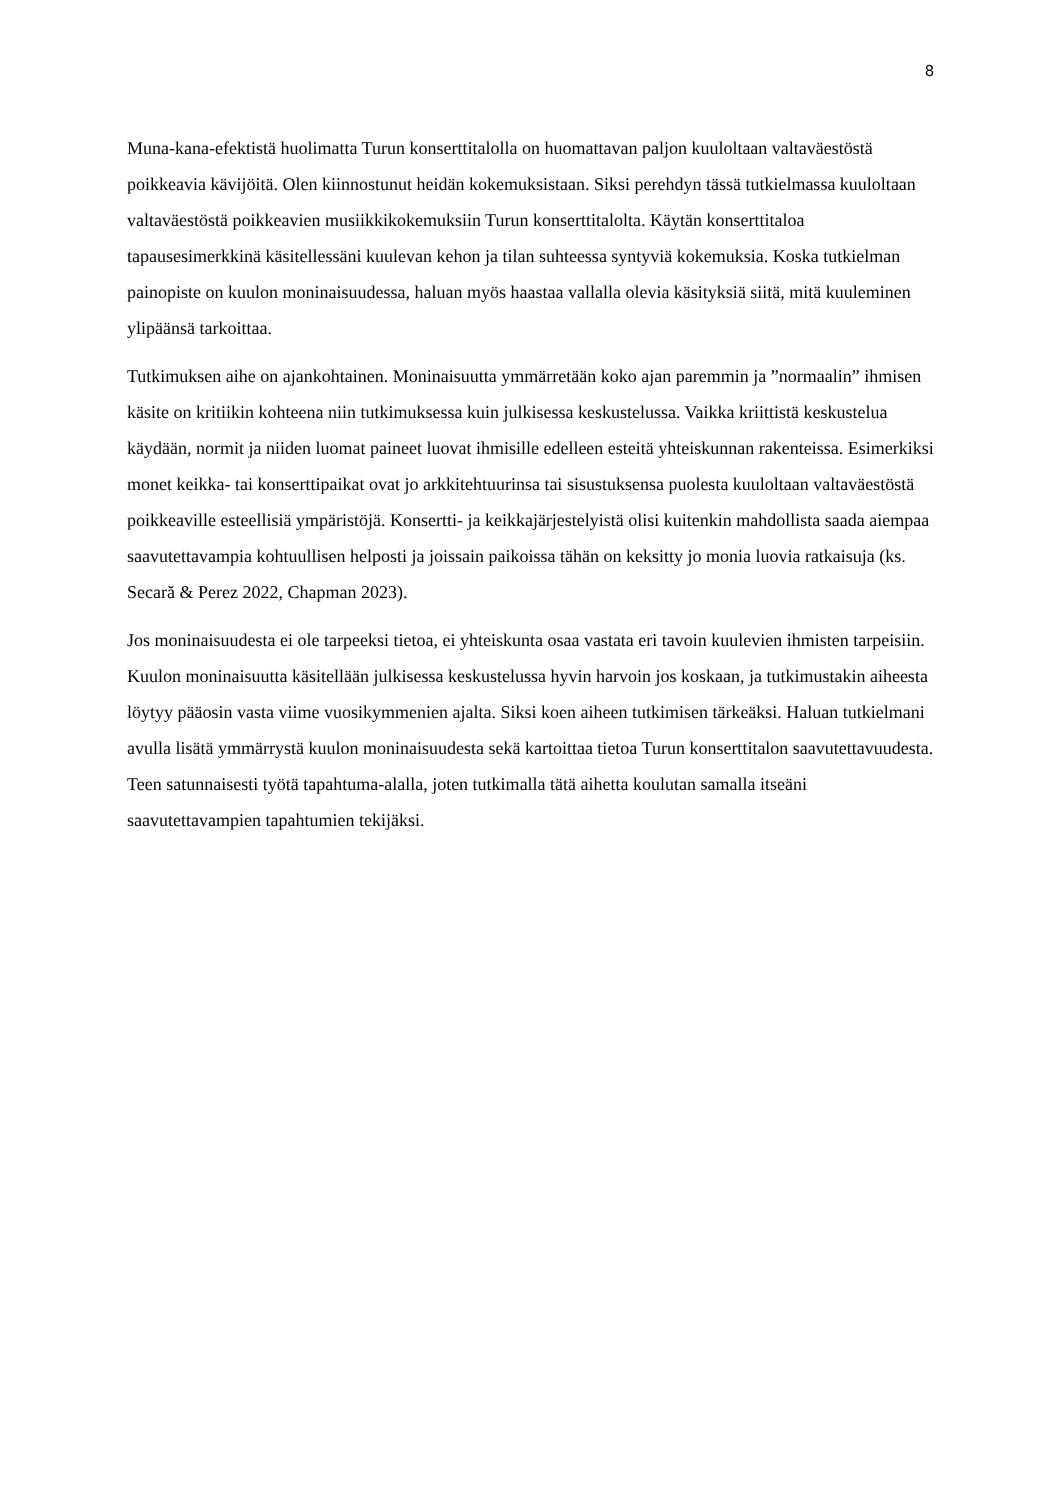8
Muna-kana-efektistä huolimatta Turun konserttitalolla on huomattavan paljon kuuloltaan valtaväestöstä poikkeavia kävijöitä. Olen kiinnostunut heidän kokemuksistaan. Siksi perehdyn tässä tutkielmassa kuuloltaan valtaväestöstä poikkeavien musiikkikokemuksiin Turun konserttitalolta. Käytän konserttitaloa tapausesimerkkinä käsitellessäni kuulevan kehon ja tilan suhteessa syntyviä kokemuksia. Koska tutkielman painopiste on kuulon moninaisuudessa, haluan myös haastaa vallalla olevia käsityksiä siitä, mitä kuuleminen ylipäänsä tarkoittaa.
Tutkimuksen aihe on ajankohtainen. Moninaisuutta ymmärretään koko ajan paremmin ja ”normaalin” ihmisen käsite on kritiikin kohteena niin tutkimuksessa kuin julkisessa keskustelussa. Vaikka kriittistä keskustelua käydään, normit ja niiden luomat paineet luovat ihmisille edelleen esteitä yhteiskunnan rakenteissa. Esimerkiksi monet keikka- tai konserttipaikat ovat jo arkkitehtuurinsa tai sisustuksensa puolesta kuuloltaan valtaväestöstä poikkeaville esteellisiä ympäristöjä. Konsertti- ja keikkajärjestelyistä olisi kuitenkin mahdollista saada aiempaa saavutettavampia kohtuullisen helposti ja joissain paikoissa tähän on keksitty jo monia luovia ratkaisuja (ks. Secară & Perez 2022, Chapman 2023).
Jos moninaisuudesta ei ole tarpeeksi tietoa, ei yhteiskunta osaa vastata eri tavoin kuulevien ihmisten tarpeisiin. Kuulon moninaisuutta käsitellään julkisessa keskustelussa hyvin harvoin jos koskaan, ja tutkimustakin aiheesta löytyy pääosin vasta viime vuosikymmenien ajalta. Siksi koen aiheen tutkimisen tärkeäksi. Haluan tutkielmani avulla lisätä ymmärrystä kuulon moninaisuudesta sekä kartoittaa tietoa Turun konserttitalon saavutettavuudesta. Teen satunnaisesti työtä tapahtuma-alalla, joten tutkimalla tätä aihetta koulutan samalla itseäni saavutettavampien tapahtumien tekijäksi.